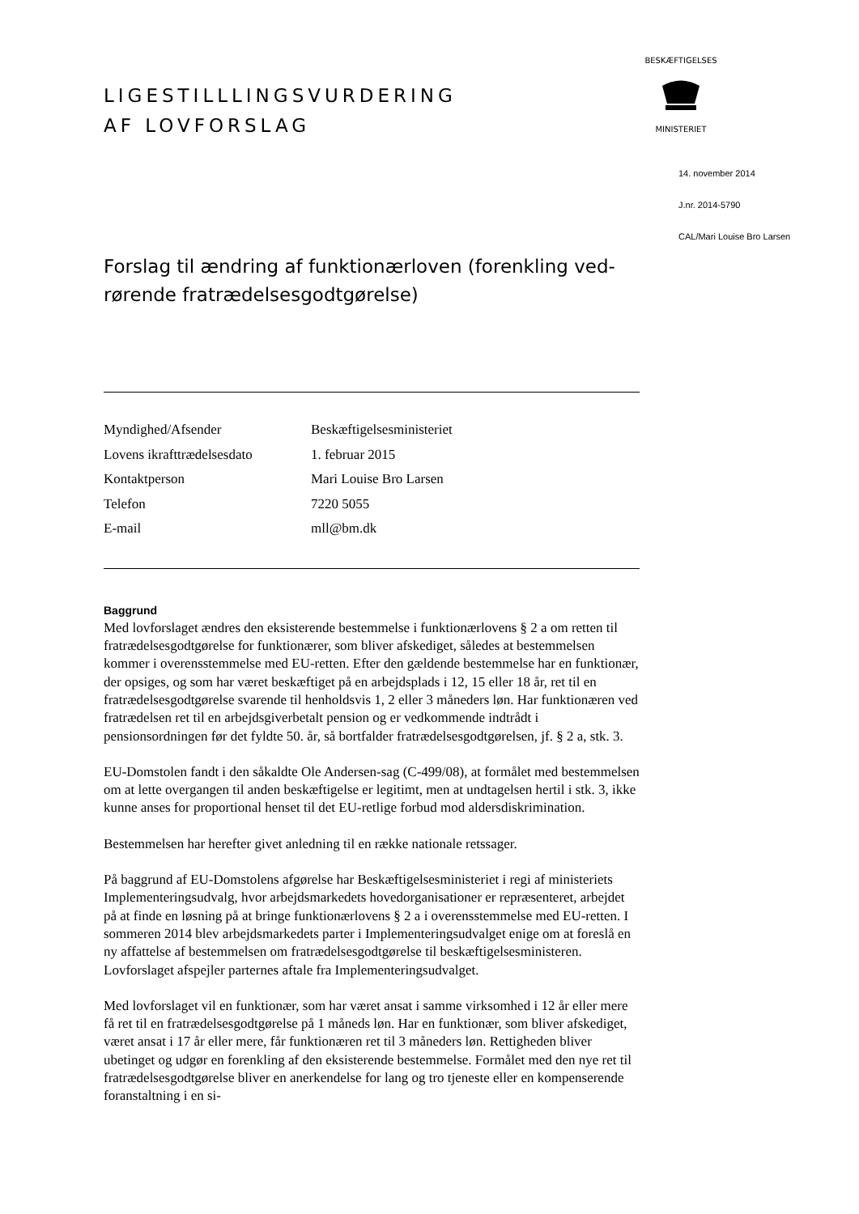BESKÆFTIGELSES
MINISTERIET
LIGESTILLLINGSVURDERING
AF LOVFORSLAG
Forslag til ændring af funktionærloven (forenkling ved-
rørende fratrædelsesgodtgørelse)
| Myndighed/Afsender | Beskæftigelsesministeriet |
| Lovens ikrafttrædelsesdato | 1. februar 2015 |
| Kontaktperson | Mari Louise Bro Larsen |
| Telefon | 7220 5055 |
| E-mail | mll@bm.dk |
Baggrund
Med lovforslaget ændres den eksisterende bestemmelse i funktionærlovens § 2 a om retten til fratrædelsesgodtgørelse for funktionærer, som bliver afskediget, således at bestemmelsen kommer i overensstemmelse med EU-retten. Efter den gældende bestemmelse har en funktionær, der opsiges, og som har været beskæftiget på en arbejdsplads i 12, 15 eller 18 år, ret til en fratrædelsesgodtgørelse svarende til henholdsvis 1, 2 eller 3 måneders løn. Har funktionæren ved fratrædelsen ret til en arbejdsgiverbetalt pension og er vedkommende indtrådt i pensionsordningen før det fyldte 50. år, så bortfalder fratrædelsesgodtgørelsen, jf. § 2 a, stk. 3.
EU-Domstolen fandt i den såkaldte Ole Andersen-sag (C-499/08), at formålet med bestemmelsen om at lette overgangen til anden beskæftigelse er legitimt, men at undtagelsen hertil i stk. 3, ikke kunne anses for proportional henset til det EU-retlige forbud mod aldersdiskrimination.
Bestemmelsen har herefter givet anledning til en række nationale retssager.
På baggrund af EU-Domstolens afgørelse har Beskæftigelsesministeriet i regi af ministeriets Implementeringsudvalg, hvor arbejdsmarkedets hovedorganisationer er repræsenteret, arbejdet på at finde en løsning på at bringe funktionærlovens § 2 a i overensstemmelse med EU-retten. I sommeren 2014 blev arbejdsmarkedets parter i Implementeringsudvalget enige om at foreslå en ny affattelse af bestemmelsen om fratrædelsesgodtgørelse til beskæftigelsesministeren. Lovforslaget afspejler parternes aftale fra Implementeringsudvalget.
Med lovforslaget vil en funktionær, som har været ansat i samme virksomhed i 12 år eller mere få ret til en fratrædelsesgodtgørelse på 1 måneds løn. Har en funktionær, som bliver afskediget, været ansat i 17 år eller mere, får funktionæren ret til 3 måneders løn. Rettigheden bliver ubetinget og udgør en forenkling af den eksisterende bestemmelse. Formålet med den nye ret til fratrædelsesgodtgørelse bliver en anerkendelse for lang og tro tjeneste eller en kompenserende foranstaltning i en si-
14. november 2014
J.nr. 2014-5790
CAL/Mari Louise Bro Larsen